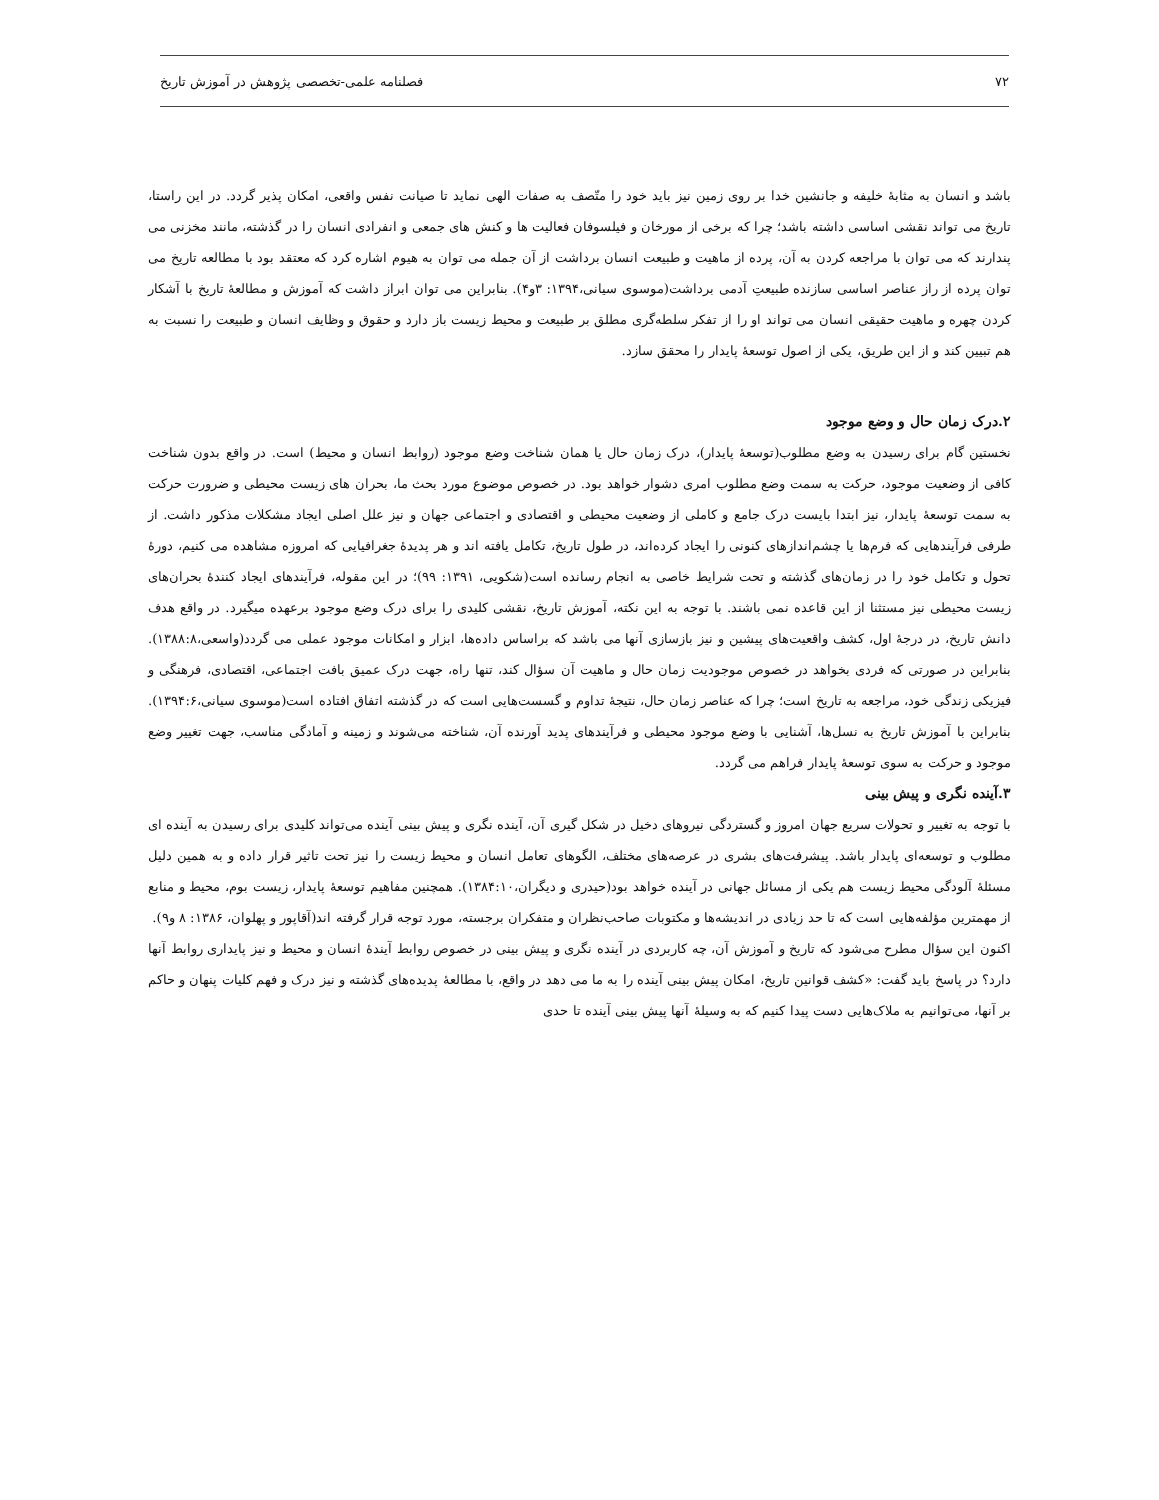۷۲ فصلنامه علمی-تخصصی پژوهش در آموزش تاریخ
باشد و انسان به مثابهٔ خلیفه و جانشین خدا بر روی زمین نیز باید خود را متّصف به صفات الهی نماید تا صیانت نفس واقعی، امکان پذیر گردد. در این راستا، تاریخ می تواند نقشی اساسی داشته باشد؛ چرا که برخی از مورخان و فیلسوفان فعالیت ها و کنش های جمعی و انفرادی انسان را در گذشته، مانند مخزنی می پندارند که می توان با مراجعه کردن به آن، پرده از ماهیت و طبیعت انسان برداشت از آن جمله می توان به هیوم اشاره کرد که معتقد بود با مطالعه تاریخ می توان پرده از راز عناصر اساسی سازنده طبیعتِ آدمی برداشت(موسوی سیانی،۱۳۹۴: ۳و۴). بنابراین می توان ابراز داشت که آموزش و مطالعهٔ تاریخ با آشکار کردن چهره و ماهیت حقیقی انسان می تواند او را از تفکر سلطه‌گری مطلق بر طبیعت و محیط زیست باز دارد و حقوق و وظایف انسان و طبیعت را نسبت به هم تبیین کند و از این طریق، یکی از اصول توسعهٔ پایدار را محقق سازد.
۲.درک زمان حال و وضع موجود
نخستین گام برای رسیدن به وضع مطلوب(توسعهٔ پایدار)، درک زمان حال یا همان شناخت وضع موجود (روابط انسان و محیط) است. در واقع بدون شناخت کافی از وضعیت موجود، حرکت به سمت وضع مطلوب امری دشوار خواهد بود. در خصوص موضوع مورد بحث ما، بحران های زیست محیطی و ضرورت حرکت به سمت توسعهٔ پایدار، نیز ابتدا بایست درک جامع و کاملی از وضعیت محیطی و اقتصادی و اجتماعی جهان و نیز علل اصلی ایجاد مشکلات مذکور داشت. از طرفی فرآیندهایی که فرم‌ها یا چشم‌اندازهای کنونی را ایجاد کرده‌اند، در طول تاریخ، تکامل یافته اند و هر پدیدهٔ جغرافیایی که امروزه مشاهده می کنیم، دورهٔ تحول و تکامل خود را در زمان‌های گذشته و تحت شرایط خاصی به انجام رسانده است(شکویی، ۱۳۹۱: ۹۹)؛ در این مقوله، فرآیندهای ایجاد کنندهٔ بحران‌های زیست محیطی نیز مستثنا از این قاعده نمی باشند. با توجه به این نکته، آموزش تاریخ، نقشی کلیدی را برای درک وضع موجود برعهده میگیرد. در واقع هدف دانش تاریخ، در درجهٔ اول، کشف واقعیت‌های پیشین و نیز بازسازی آنها می باشد که براساس داده‌ها، ابزار و امکانات موجود عملی می گردد(واسعی،۱۳۸۸:۸). بنابراین در صورتی که فردی بخواهد در خصوص موجودیت زمان حال و ماهیت آن سؤال کند، تنها راه، جهت درک عمیق بافت اجتماعی، اقتصادی، فرهنگی و فیزیکی زندگی خود، مراجعه به تاریخ است؛ چرا که عناصر زمان حال، نتیجهٔ تداوم و گسست‌هایی است که در گذشته اتفاق افتاده است(موسوی سیانی،۱۳۹۴:۶). بنابراین با آموزش تاریخ به نسل‌ها، آشنایی با وضع موجود محیطی و فرآیندهای پدید آورنده آن، شناخته می‌شوند و زمینه و آمادگی مناسب، جهت تغییر وضع موجود و حرکت به سوی توسعهٔ پایدار فراهم می گردد.
۳.آینده نگری و پیش بینی
با توجه به تغییر و تحولات سریع جهان امروز و گستردگی نیروهای دخیل در شکل گیری آن، آینده نگری و پیش بینی آینده می‌تواند کلیدی برای رسیدن به آینده ای مطلوب و توسعه‌ای پایدار باشد. پیشرفت‌های بشری در عرصه‌های مختلف، الگوهای تعامل انسان و محیط زیست را نیز تحت تاثیر قرار داده و به همین دلیل مسئلهٔ آلودگی محیط زیست هم یکی از مسائل جهانی در آینده خواهد بود(حیدری و دیگران،۱۳۸۴:۱۰). همچنین مفاهیم توسعهٔ پایدار، زیست بوم، محیط و منابع از مهمترین مؤلفه‌هایی است که تا حد زیادی در اندیشه‌ها و مکتوبات صاحب‌نظران و متفکران برجسته، مورد توجه قرار گرفته اند(آقاپور و پهلوان، ۱۳۸۶: ۸ و۹).
اکنون این سؤال مطرح می‌شود که تاریخ و آموزش آن، چه کاربردی در آینده نگری و پیش بینی در خصوص روابط آیندهٔ انسان و محیط و نیز پایداری روابط آنها دارد؟ در پاسخ باید گفت: «کشف قوانین تاریخ، امکان پیش بینی آینده را به ما می دهد در واقع، با مطالعهٔ پدیده‌های گذشته و نیز درک و فهم کلیات پنهان و حاکم بر آنها، می‌توانیم به ملاک‌هایی دست پیدا کنیم که به وسیلهٔ آنها پیش بینی آینده تا حدی